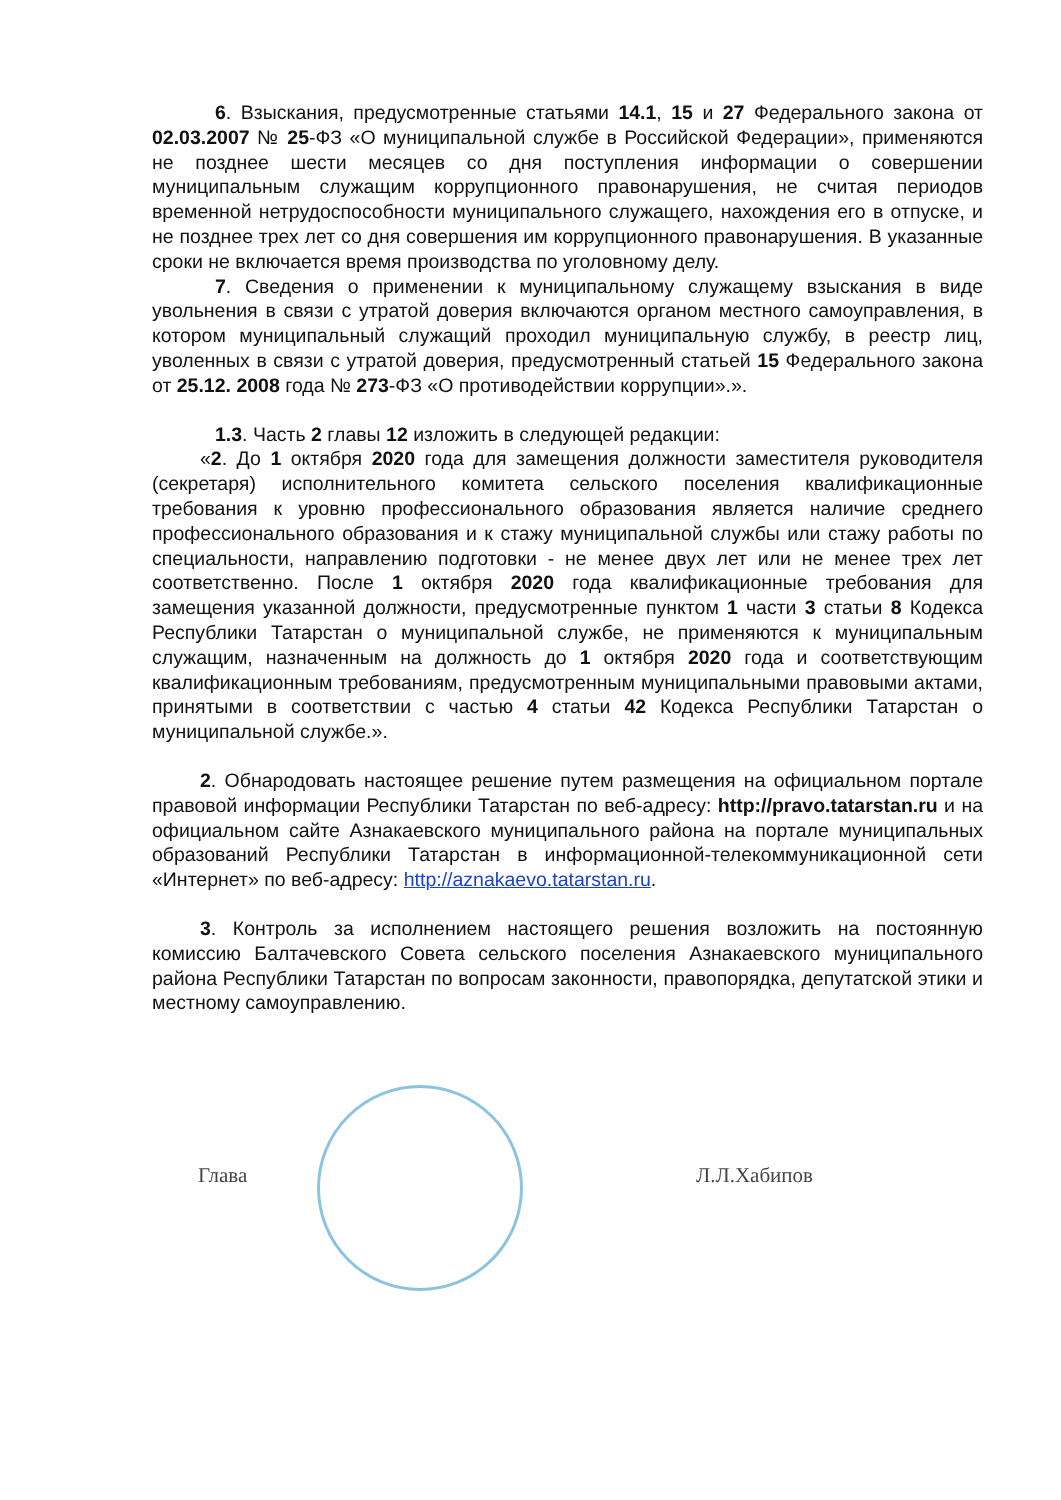6. Взыскания, предусмотренные статьями 14.1, 15 и 27 Федерального закона от 02.03.2007 № 25-ФЗ «О муниципальной службе в Российской Федерации», применяются не позднее шести месяцев со дня поступления информации о совершении муниципальным служащим коррупционного правонарушения, не считая периодов временной нетрудоспособности муниципального служащего, нахождения его в отпуске, и не позднее трех лет со дня совершения им коррупционного правонарушения. В указанные сроки не включается время производства по уголовному делу.
7. Сведения о применении к муниципальному служащему взыскания в виде увольнения в связи с утратой доверия включаются органом местного самоуправления, в котором муниципальный служащий проходил муниципальную службу, в реестр лиц, уволенных в связи с утратой доверия, предусмотренный статьей 15 Федерального закона от 25.12. 2008 года № 273-ФЗ «О противодействии коррупции».».
1.3. Часть 2 главы 12 изложить в следующей редакции:
«2. До 1 октября 2020 года для замещения должности заместителя руководителя (секретаря) исполнительного комитета сельского поселения квалификационные требования к уровню профессионального образования является наличие среднего профессионального образования и к стажу муниципальной службы или стажу работы по специальности, направлению подготовки - не менее двух лет или не менее трех лет соответственно. После 1 октября 2020 года квалификационные требования для замещения указанной должности, предусмотренные пунктом 1 части 3 статьи 8 Кодекса Республики Татарстан о муниципальной службе, не применяются к муниципальным служащим, назначенным на должность до 1 октября 2020 года и соответствующим квалификационным требованиям, предусмотренным муниципальными правовыми актами, принятыми в соответствии с частью 4 статьи 42 Кодекса Республики Татарстан о муниципальной службе.».
2. Обнародовать настоящее решение путем размещения на официальном портале правовой информации Республики Татарстан по веб-адресу: http://pravo.tatarstan.ru и на официальном сайте Азнакаевского муниципального района на портале муниципальных образований Республики Татарстан в информационной-телекоммуникационной сети «Интернет» по веб-адресу: http://aznakaevo.tatarstan.ru.
3. Контроль за исполнением настоящего решения возложить на постоянную комиссию Балтачевского Совета сельского поселения Азнакаевского муниципального района Республики Татарстан по вопросам законности, правопорядка, депутатской этики и местному самоуправлению.
Глава Л.Л.Хабипов